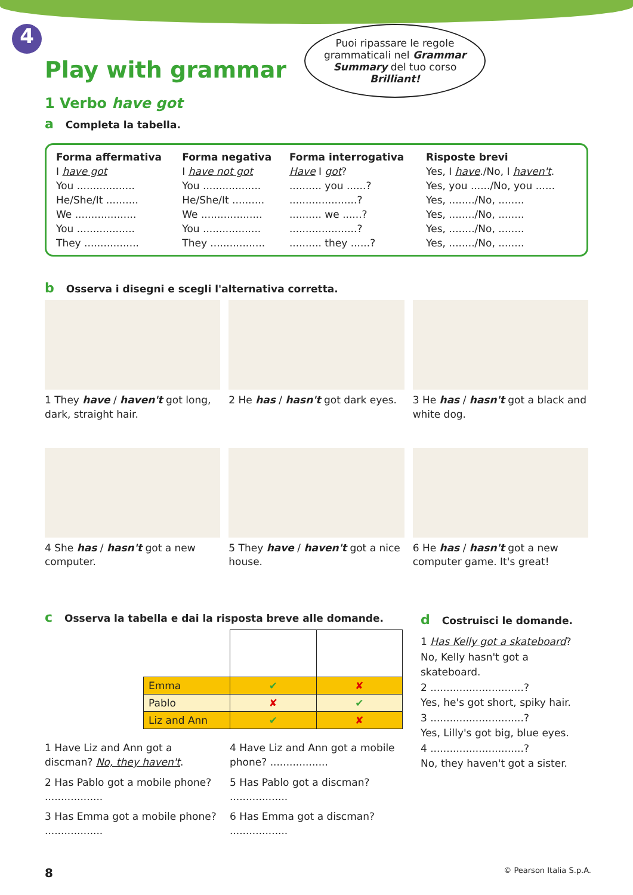4
Play with grammar
Puoi ripassare le regole grammaticali nel Grammar Summary del tuo corso Brilliant!
1 Verbo have got
a Completa la tabella.
| Forma affermativa | Forma negativa | Forma interrogativa | Risposte brevi |
| --- | --- | --- | --- |
| I have got | I have not got | Have I got ? | Yes, I have ./No, I haven't . |
| You .................. | You .................. | .......... you ......? | Yes, you ....../No, you ...... |
| He/She/It .......... | He/She/It .......... | .....................? | Yes, ......../No, ........ |
| We ................... | We ................... | .......... we ......? | Yes, ......../No, ........ |
| You .................. | You .................. | .....................? | Yes, ......../No, ........ |
| They ................. | They ................. | .......... they ......? | Yes, ......../No, ........ |
b Osserva i disegni e scegli l'alternativa corretta.
1 They have / haven't got long, dark, straight hair.
2 He has / hasn't got dark eyes.
3 He has / hasn't got a black and white dog.
4 She has / hasn't got a new computer.
5 They have / haven't got a nice house.
6 He has / hasn't got a new computer game. It's great!
c Osserva la tabella e dai la risposta breve alle domande.
| Emma | ✔ | ✘ |
| Pablo | ✘ | ✔ |
| Liz and Ann | ✔ | ✘ |
1 Have Liz and Ann got a discman? No, they haven't.
4 Have Liz and Ann got a mobile phone? ..................
2 Has Pablo got a mobile phone? ..................
5 Has Pablo got a discman? ..................
3 Has Emma got a mobile phone? ..................
6 Has Emma got a discman? ..................
d Costruisci le domande.
1 Has Kelly got a skateboard?
No, Kelly hasn't got a skateboard.
2 .............................?
Yes, he's got short, spiky hair.
3 .............................?
Yes, Lilly's got big, blue eyes.
4 .............................?
No, they haven't got a sister.
8 © Pearson Italia S.p.A.